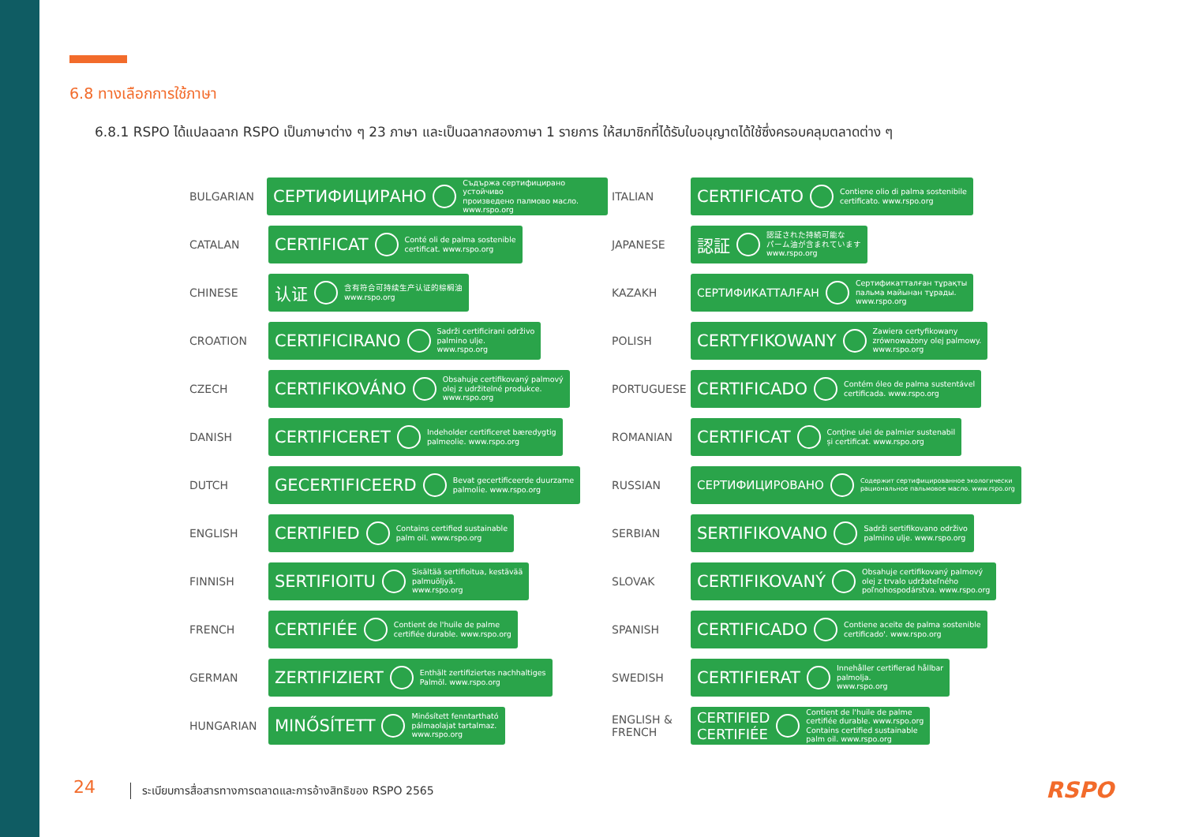6.8 ทางเลือกการใช้ภาษา
6.8.1 RSPO ได้แปลฉลาก RSPO เป็นภาษาต่าง ๆ 23 ภาษา และเป็นฉลากสองภาษา 1 รายการ ให้สมาชิกที่ได้รับใบอนุญาตได้ใช้ซึ่งครอบคลุมตลาดต่าง ๆ
BULGARIAN
СЕРТИФИЦИРАНО Съдържа сертифицирано устойчиво
произведено палмово масло.
www.rspo.org
CATALAN
CERTIFICAT Conté oli de palma sostenible
certificat. www.rspo.org
CHINESE
认证 含有符合可持续生产认证的棕榈油
www.rspo.org
CROATION
CERTIFICIRANO Sadrži certificirani održivo
palmino ulje.
www.rspo.org
CZECH
CERTIFIKOVÁNO Obsahuje certifikovaný palmový
olej z udržitelné produkce.
www.rspo.org
DANISH
CERTIFICERET Indeholder certificeret bæredygtig
palmeolie. www.rspo.org
DUTCH
GECERTIFICEERD Bevat gecertificeerde duurzame
palmolie. www.rspo.org
ENGLISH
CERTIFIED Contains certified sustainable
palm oil. www.rspo.org
FINNISH
SERTIFIOITU Sisältää sertifioitua, kestävää
palmuöljyä.
www.rspo.org
FRENCH
CERTIFIÉE Contient de l'huile de palme
certifiée durable. www.rspo.org
GERMAN
ZERTIFIZIERT Enthält zertifiziertes nachhaltiges
Palmöl. www.rspo.org
HUNGARIAN
MINŐSÍTETT Minősített fenntartható
pálmaolajat tartalmaz.
www.rspo.org
ITALIAN
CERTIFICATO Contiene olio di palma sostenibile
certificato. www.rspo.org
JAPANESE
認証 認証された持続可能な
パーム油が含まれています
www.rspo.org
KAZAKH
СЕРТИФИКАТТАЛҒАН Сертификатталған тұрақты
пальма майынан тұрады.
www.rspo.org
POLISH
CERTYFIKOWANY Zawiera certyfikowany
zrównoważony olej palmowy.
www.rspo.org
PORTUGUESE
CERTIFICADO Contém óleo de palma sustentável
certificada. www.rspo.org
ROMANIAN
CERTIFICAT Conține ulei de palmier sustenabil
și certificat. www.rspo.org
RUSSIAN
СЕРТИФИЦИРОВАНО Содержит сертифицированное экологически
рациональное пальмовое масло. www.rspo.org
SERBIAN
SERTIFIKOVANO Sadrži sertifikovano održivo
palmino ulje. www.rspo.org
SLOVAK
CERTIFIKOVANÝ Obsahuje certifikovaný palmový
olej z trvalo udržateľného
poľnohospodárstva. www.rspo.org
SPANISH
CERTIFICADO Contiene aceite de palma sostenible
certificado'. www.rspo.org
SWEDISH
CERTIFIERAT Innehåller certifierad hållbar
palmolja.
www.rspo.org
ENGLISH &
FRENCH
CERTIFIED
CERTIFIÉE Contient de l'huile de palme
certifiée durable. www.rspo.org
Contains certified sustainable
palm oil. www.rspo.org
24
ระเบียบการสื่อสารทางการตลาดและการอ้างสิทธิของ RSPO 2565
RSPO